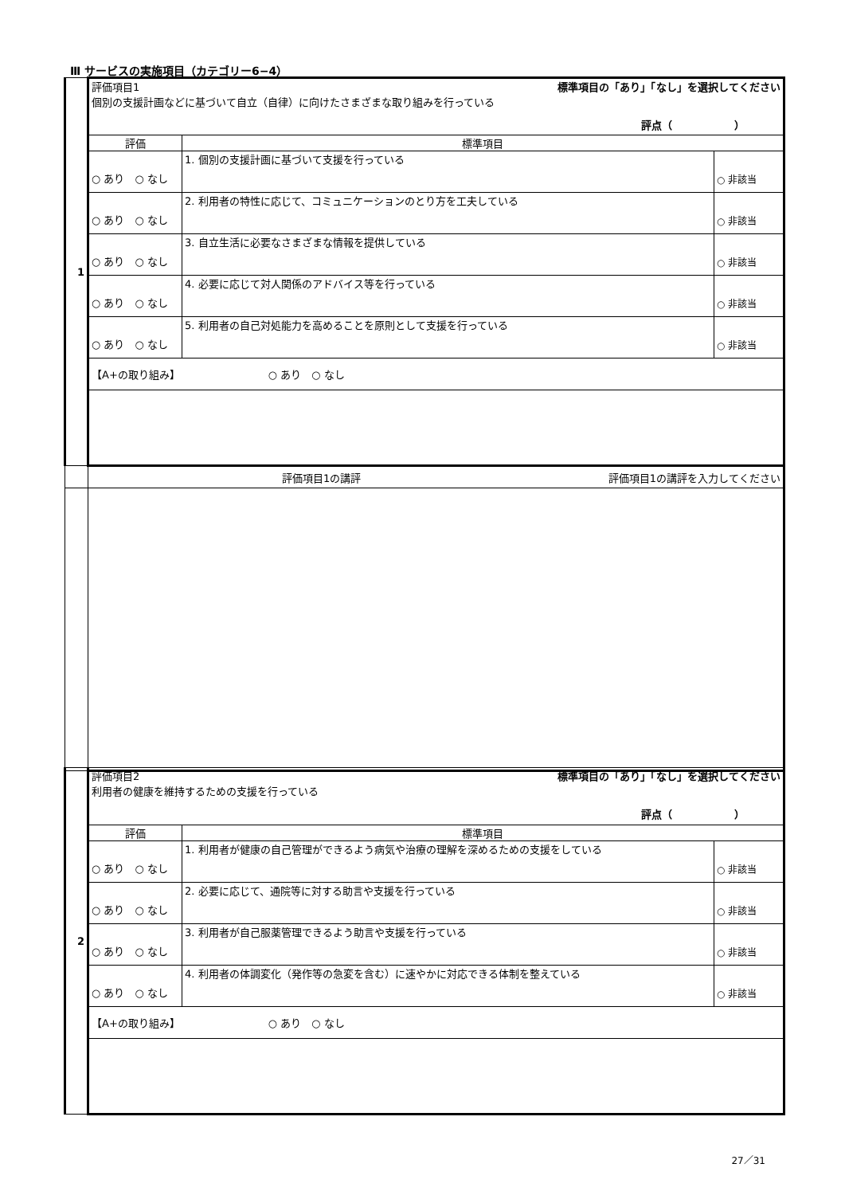Ⅲ サービスの実施項目（カテゴリー6−4）
| 1 | 標準項目の「あり」「なし」を選択してください 評価項目1 個別の支援計画などに基づいて自立（自律）に向けたさまざまな取り組みを行っている 評点（ ） | | |
| | 評価 | 標準項目 | |
| | ○ あり ○ なし | 1. 個別の支援計画に基づいて支援を行っている | ○ 非該当 |
| | ○ あり ○ なし | 2. 利用者の特性に応じて、コミュニケーションのとり方を工夫している | ○ 非該当 |
| | ○ あり ○ なし | 3. 自立生活に必要なさまざまな情報を提供している | ○ 非該当 |
| | ○ あり ○ なし | 4. 必要に応じて対人関係のアドバイス等を行っている | ○ 非該当 |
| | ○ あり ○ なし | 5. 利用者の自己対処能力を高めることを原則として支援を行っている | ○ 非該当 |
| | 【A+の取り組み】 ○ あり ○ なし | | |
| | 評価項目1の講評を入力してください 評価項目1の講評 | | |
| 2 | 標準項目の「あり」「なし」を選択してください 評価項目2 利用者の健康を維持するための支援を行っている 評点（ ） | | |
| | 評価 | 標準項目 | |
| | ○ あり ○ なし | 1. 利用者が健康の自己管理ができるよう病気や治療の理解を深めるための支援をしている | ○ 非該当 |
| | ○ あり ○ なし | 2. 必要に応じて、通院等に対する助言や支援を行っている | ○ 非該当 |
| | ○ あり ○ なし | 3. 利用者が自己服薬管理できるよう助言や支援を行っている | ○ 非該当 |
| | ○ あり ○ なし | 4. 利用者の体調変化（発作等の急変を含む）に速やかに対応できる体制を整えている | ○ 非該当 |
| | 【A+の取り組み】 ○ あり ○ なし | | |
27／31